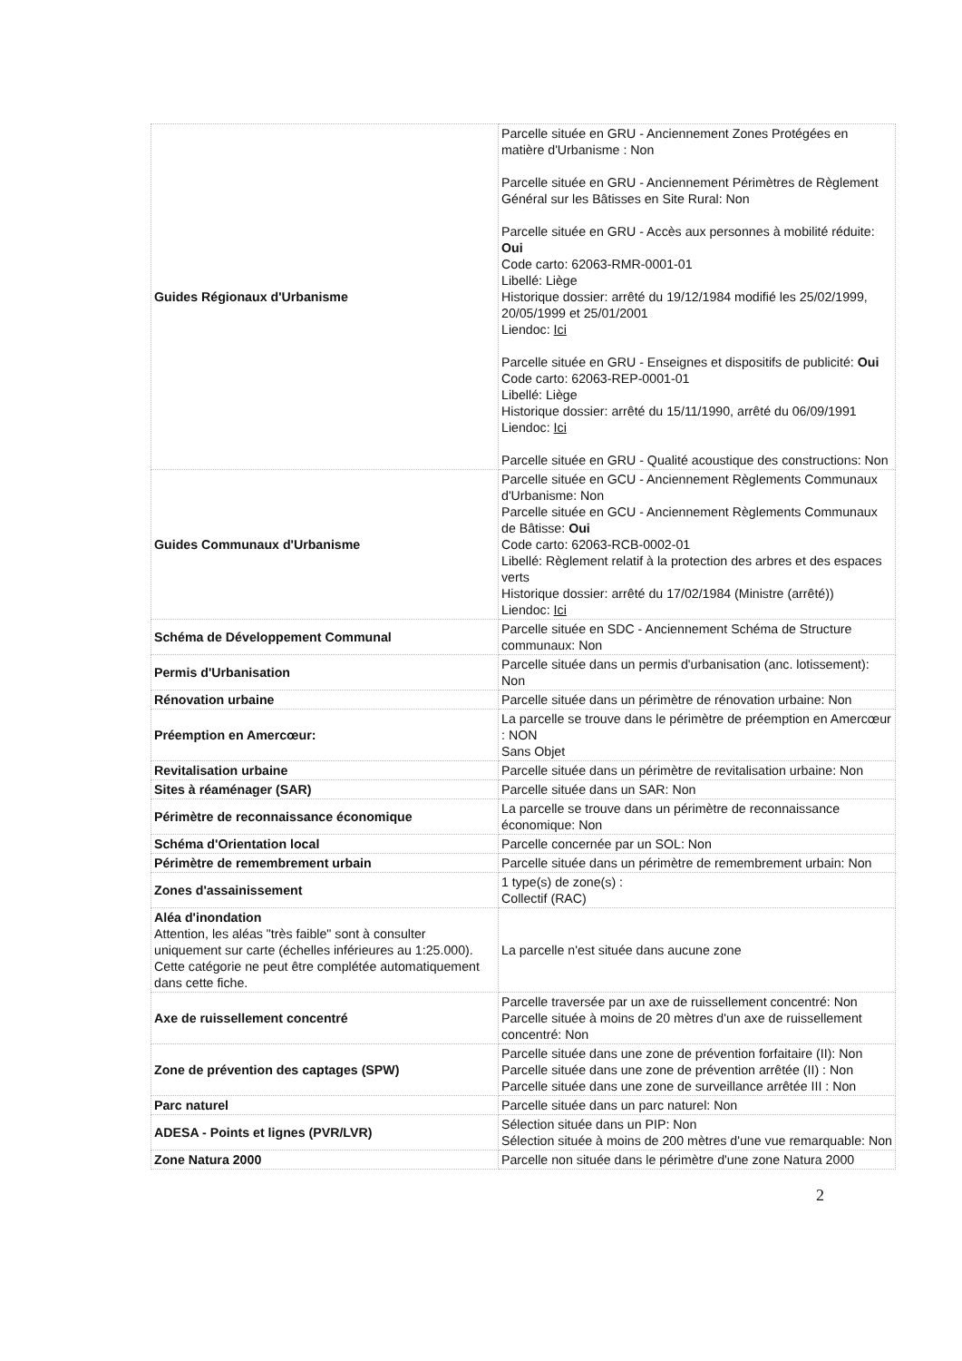| Guides Régionaux d'Urbanisme | Parcelle située en GRU - Anciennement Zones Protégées en matière d'Urbanisme : Non Parcelle située en GRU - Anciennement Périmètres de Règlement Général sur les Bâtisses en Site Rural: Non Parcelle située en GRU - Accès aux personnes à mobilité réduite: Oui Code carto: 62063-RMR-0001-01 Libellé: Liège Historique dossier: arrêté du 19/12/1984 modifié les 25/02/1999, 20/05/1999 et 25/01/2001 Liendoc: Ici Parcelle située en GRU - Enseignes et dispositifs de publicité: Oui Code carto: 62063-REP-0001-01 Libellé: Liège Historique dossier: arrêté du 15/11/1990, arrêté du 06/09/1991 Liendoc: Ici Parcelle située en GRU - Qualité acoustique des constructions: Non |
| Guides Communaux d'Urbanisme | Parcelle située en GCU - Anciennement Règlements Communaux d'Urbanisme: Non Parcelle située en GCU - Anciennement Règlements Communaux de Bâtisse: Oui Code carto: 62063-RCB-0002-01 Libellé: Règlement relatif à la protection des arbres et des espaces verts Historique dossier: arrêté du 17/02/1984 (Ministre (arrêté)) Liendoc: Ici |
| Schéma de Développement Communal | Parcelle située en SDC - Anciennement Schéma de Structure communaux: Non |
| Permis d'Urbanisation | Parcelle située dans un permis d'urbanisation (anc. lotissement): Non |
| Rénovation urbaine | Parcelle située dans un périmètre de rénovation urbaine: Non |
| Préemption en Amercœur: | La parcelle se trouve dans le périmètre de préemption en Amercœur : NON Sans Objet |
| Revitalisation urbaine | Parcelle située dans un périmètre de revitalisation urbaine: Non |
| Sites à réaménager (SAR) | Parcelle située dans un SAR: Non |
| Périmètre de reconnaissance économique | La parcelle se trouve dans un périmètre de reconnaissance économique: Non |
| Schéma d'Orientation local | Parcelle concernée par un SOL: Non |
| Périmètre de remembrement urbain | Parcelle située dans un périmètre de remembrement urbain: Non |
| Zones d'assainissement | 1 type(s) de zone(s) : Collectif (RAC) |
| Aléa d'inondation Attention, les aléas "très faible" sont à consulter uniquement sur carte (échelles inférieures au 1:25.000). Cette catégorie ne peut être complétée automatiquement dans cette fiche. | La parcelle n'est située dans aucune zone |
| Axe de ruissellement concentré | Parcelle traversée par un axe de ruissellement concentré: Non Parcelle située à moins de 20 mètres d'un axe de ruissellement concentré: Non |
| Zone de prévention des captages (SPW) | Parcelle située dans une zone de prévention forfaitaire (II): Non Parcelle située dans une zone de prévention arrêtée (II) : Non Parcelle située dans une zone de surveillance arrêtée III : Non |
| Parc naturel | Parcelle située dans un parc naturel: Non |
| ADESA - Points et lignes (PVR/LVR) | Sélection située dans un PIP: Non Sélection située à moins de 200 mètres d'une vue remarquable: Non |
| Zone Natura 2000 | Parcelle non située dans le périmètre d'une zone Natura 2000 |
2